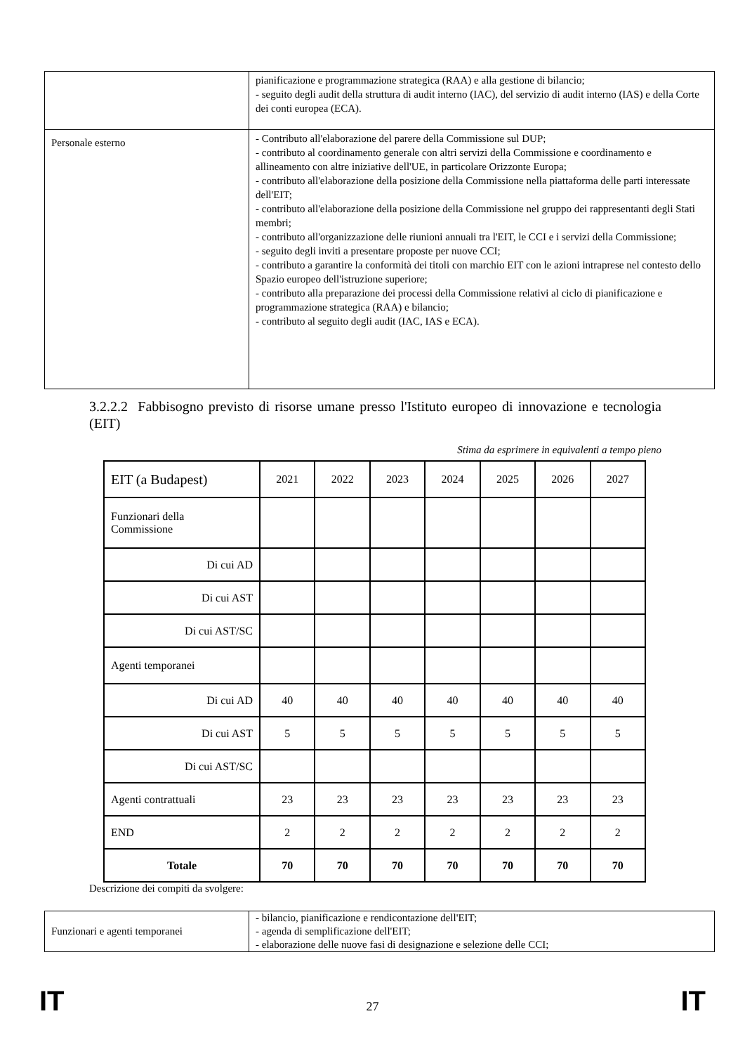| | pianificazione e programmazione strategica (RAA) e alla gestione di bilancio; - seguito degli audit della struttura di audit interno (IAC), del servizio di audit interno (IAS) e della Corte dei conti europea (ECA). |
| Personale esterno | - Contributo all'elaborazione del parere della Commissione sul DUP; - contributo al coordinamento generale con altri servizi della Commissione e coordinamento e allineamento con altre iniziative dell'UE, in particolare Orizzonte Europa; - contributo all'elaborazione della posizione della Commissione nella piattaforma delle parti interessate dell'EIT; - contributo all'elaborazione della posizione della Commissione nel gruppo dei rappresentanti degli Stati membri; - contributo all'organizzazione delle riunioni annuali tra l'EIT, le CCI e i servizi della Commissione; - seguito degli inviti a presentare proposte per nuove CCI; - contributo a garantire la conformità dei titoli con marchio EIT con le azioni intraprese nel contesto dello Spazio europeo dell'istruzione superiore; - contributo alla preparazione dei processi della Commissione relativi al ciclo di pianificazione e programmazione strategica (RAA) e bilancio; - contributo al seguito degli audit (IAC, IAS e ECA). |
3.2.2.2 Fabbisogno previsto di risorse umane presso l'Istituto europeo di innovazione e tecnologia (EIT)
Stima da esprimere in equivalenti a tempo pieno
| EIT (a Budapest) | 2021 | 2022 | 2023 | 2024 | 2025 | 2026 | 2027 |
| --- | --- | --- | --- | --- | --- | --- | --- |
| Funzionari della Commissione | | | | | | | |
| Di cui AD | | | | | | | |
| Di cui AST | | | | | | | |
| Di cui AST/SC | | | | | | | |
| Agenti temporanei | | | | | | | |
| Di cui AD | 40 | 40 | 40 | 40 | 40 | 40 | 40 |
| Di cui AST | 5 | 5 | 5 | 5 | 5 | 5 | 5 |
| Di cui AST/SC | | | | | | | |
| Agenti contrattuali | 23 | 23 | 23 | 23 | 23 | 23 | 23 |
| END | 2 | 2 | 2 | 2 | 2 | 2 | 2 |
| Totale | 70 | 70 | 70 | 70 | 70 | 70 | 70 |
Descrizione dei compiti da svolgere:
| Funzionari e agenti temporanei | - bilancio, pianificazione e rendicontazione dell'EIT; - agenda di semplificazione dell'EIT; - elaborazione delle nuove fasi di designazione e selezione delle CCI; |
IT 27 IT